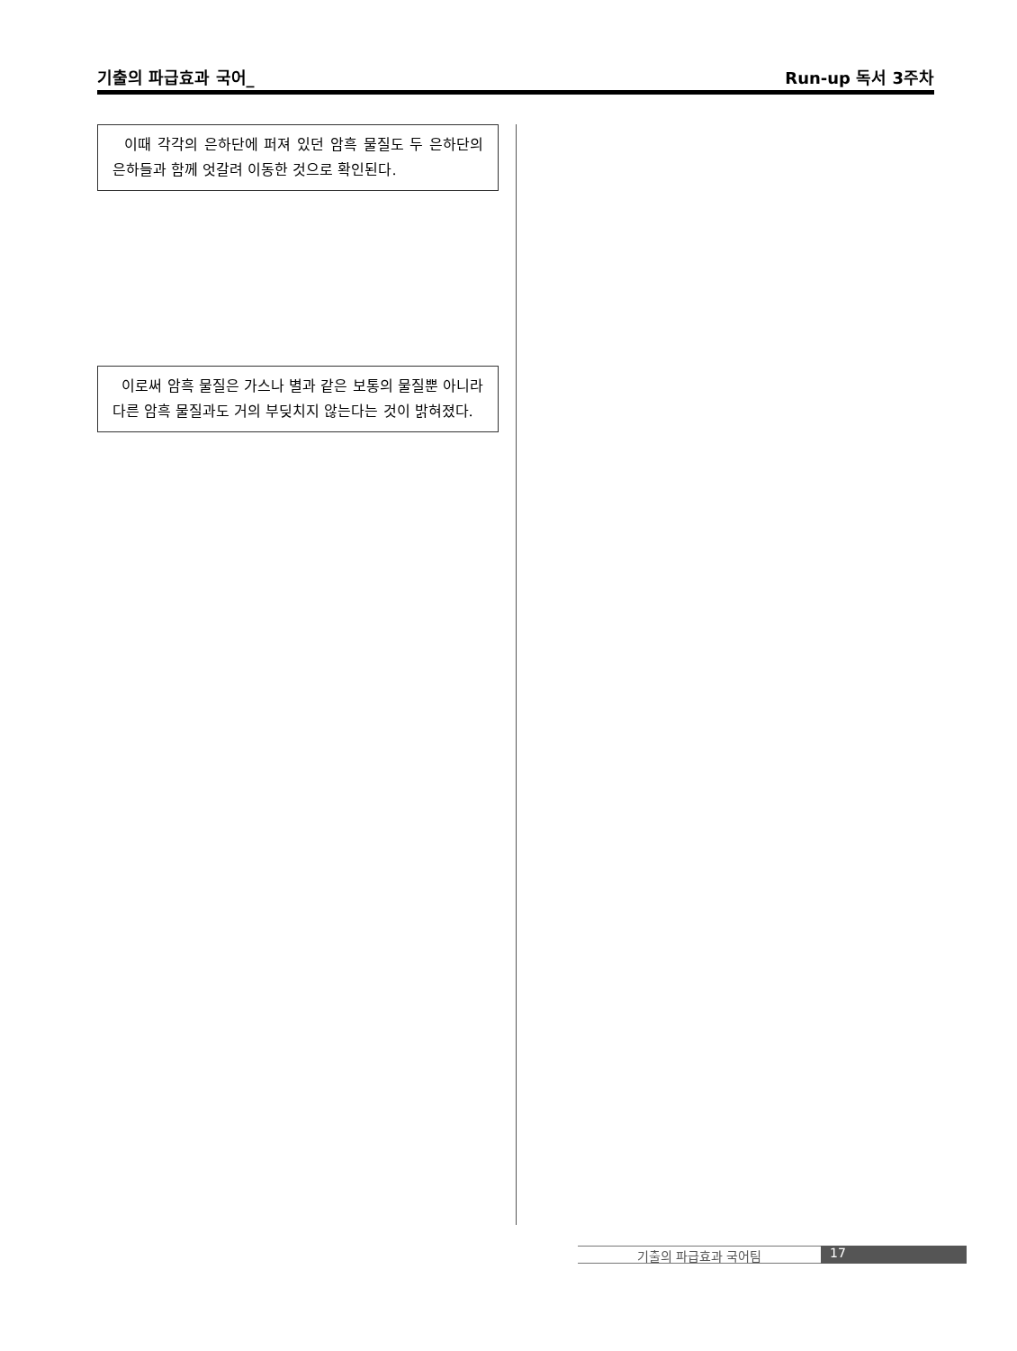기출의 파급효과 국어_ Run-up 독서 3주차
이때 각각의 은하단에 퍼져 있던 암흑 물질도 두 은하단의 은하들과 함께 엇갈려 이동한 것으로 확인된다.
이로써 암흑 물질은 가스나 별과 같은 보통의 물질뿐 아니라 다른 암흑 물질과도 거의 부딪치지 않는다는 것이 밝혀졌다.
기출의 파급효과 국어팀 17